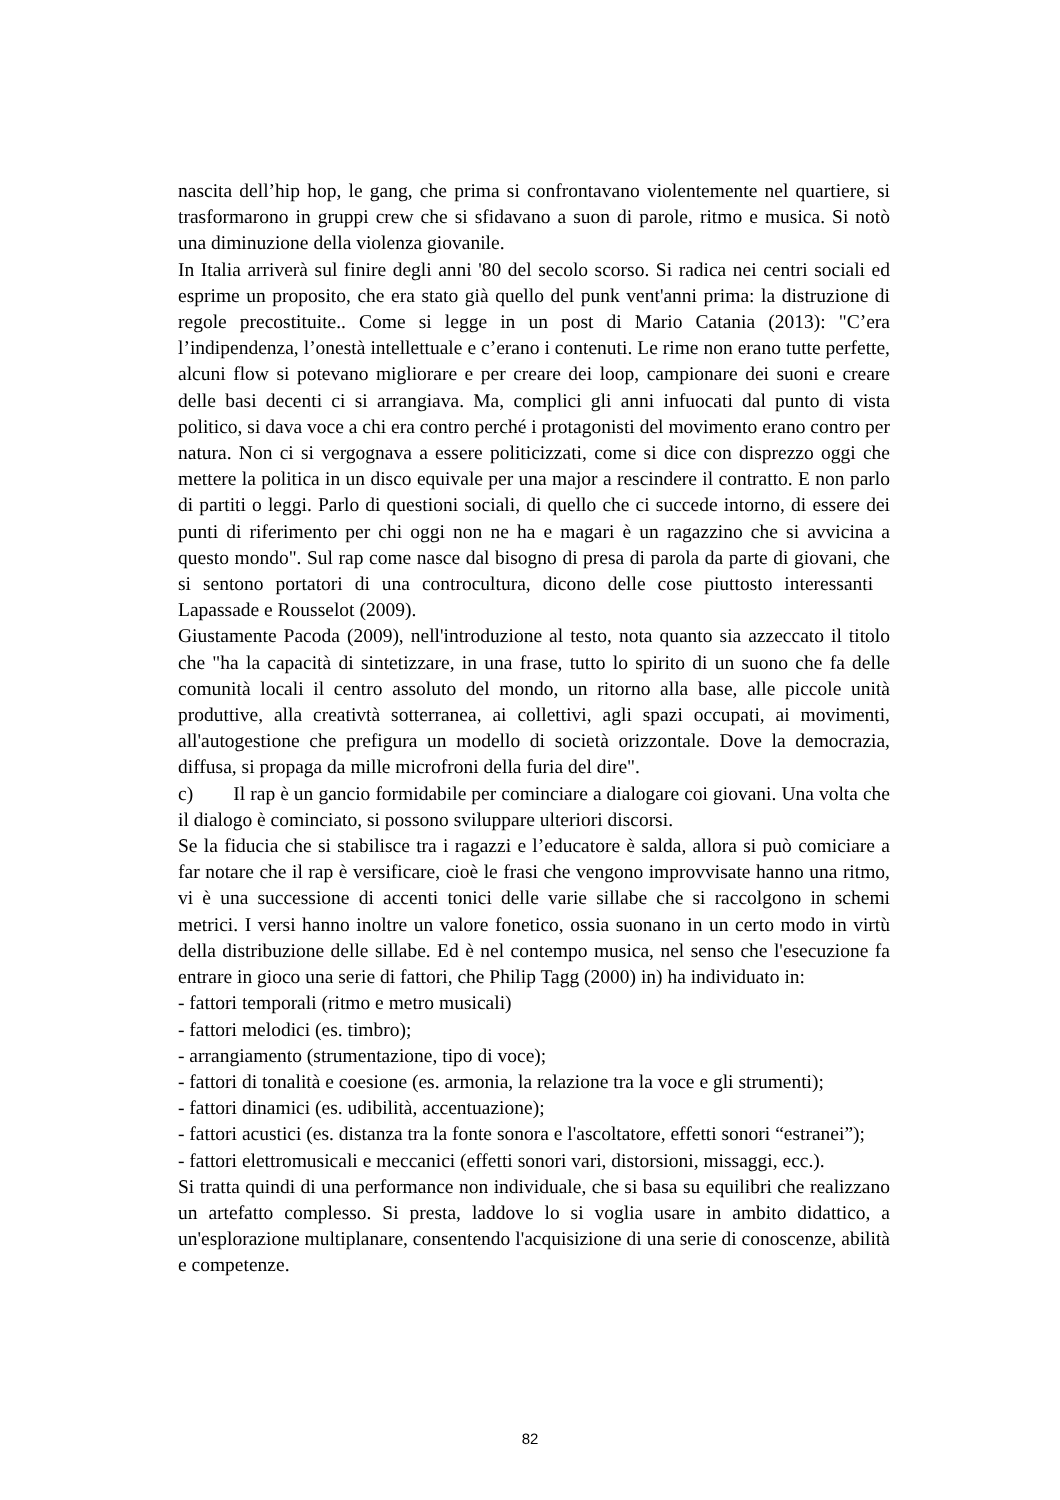nascita dell’hip hop, le gang, che prima si confrontavano violentemente nel quartiere, si trasformarono in gruppi crew che si sfidavano a suon di parole, ritmo e musica. Si notò una diminuzione della violenza giovanile.
In Italia arriverà sul finire degli anni '80 del secolo scorso. Si radica nei centri sociali ed esprime un proposito, che era stato già quello del punk vent'anni prima: la distruzione di regole precostituite.. Come si legge in un post di Mario Catania (2013): "C’era l’indipendenza, l’onestà intellettuale e c’erano i contenuti. Le rime non erano tutte perfette, alcuni flow si potevano migliorare e per creare dei loop, campionare dei suoni e creare delle basi decenti ci si arrangiava. Ma, complici gli anni infuocati dal punto di vista politico, si dava voce a chi era contro perché i protagonisti del movimento erano contro per natura. Non ci si vergognava a essere politicizzati, come si dice con disprezzo oggi che mettere la politica in un disco equivale per una major a rescindere il contratto. E non parlo di partiti o leggi. Parlo di questioni sociali, di quello che ci succede intorno, di essere dei punti di riferimento per chi oggi non ne ha e magari è un ragazzino che si avvicina a questo mondo". Sul rap come nasce dal bisogno di presa di parola da parte di giovani, che si sentono portatori di una controcultura, dicono delle cose piuttosto interessanti Lapassade e Rousselot (2009).
Giustamente Pacoda (2009), nell'introduzione al testo, nota quanto sia azzeccato il titolo che "ha la capacità di sintetizzare, in una frase, tutto lo spirito di un suono che fa delle comunità locali il centro assoluto del mondo, un ritorno alla base, alle piccole unità produttive, alla creativtà sotterranea, ai collettivi, agli spazi occupati, ai movimenti, all'autogestione che prefigura un modello di società orizzontale. Dove la democrazia, diffusa, si propaga da mille microfroni della furia del dire".
c) Il rap è un gancio formidabile per cominciare a dialogare coi giovani. Una volta che il dialogo è cominciato, si possono sviluppare ulteriori discorsi.
Se la fiducia che si stabilisce tra i ragazzi e l’educatore è salda, allora si può comiciare a far notare che il rap è versificare, cioè le frasi che vengono improvvisate hanno una ritmo, vi è una successione di accenti tonici delle varie sillabe che si raccolgono in schemi metrici. I versi hanno inoltre un valore fonetico, ossia suonano in un certo modo in virtù della distribuzione delle sillabe. Ed è nel contempo musica, nel senso che l'esecuzione fa entrare in gioco una serie di fattori, che Philip Tagg (2000) in) ha individuato in:
- fattori temporali (ritmo e metro musicali)
- fattori melodici (es. timbro);
- arrangiamento (strumentazione, tipo di voce);
- fattori di tonalità e coesione (es. armonia, la relazione tra la voce e gli strumenti);
- fattori dinamici (es. udibilità, accentuazione);
- fattori acustici (es. distanza tra la fonte sonora e l'ascoltatore, effetti sonori “estranei”);
- fattori elettromusicali e meccanici (effetti sonori vari, distorsioni, missaggi, ecc.).
Si tratta quindi di una performance non individuale, che si basa su equilibri che realizzano un artefatto complesso. Si presta, laddove lo si voglia usare in ambito didattico, a un'esplorazione multiplanare, consentendo l'acquisizione di una serie di conoscenze, abilità e competenze.
82